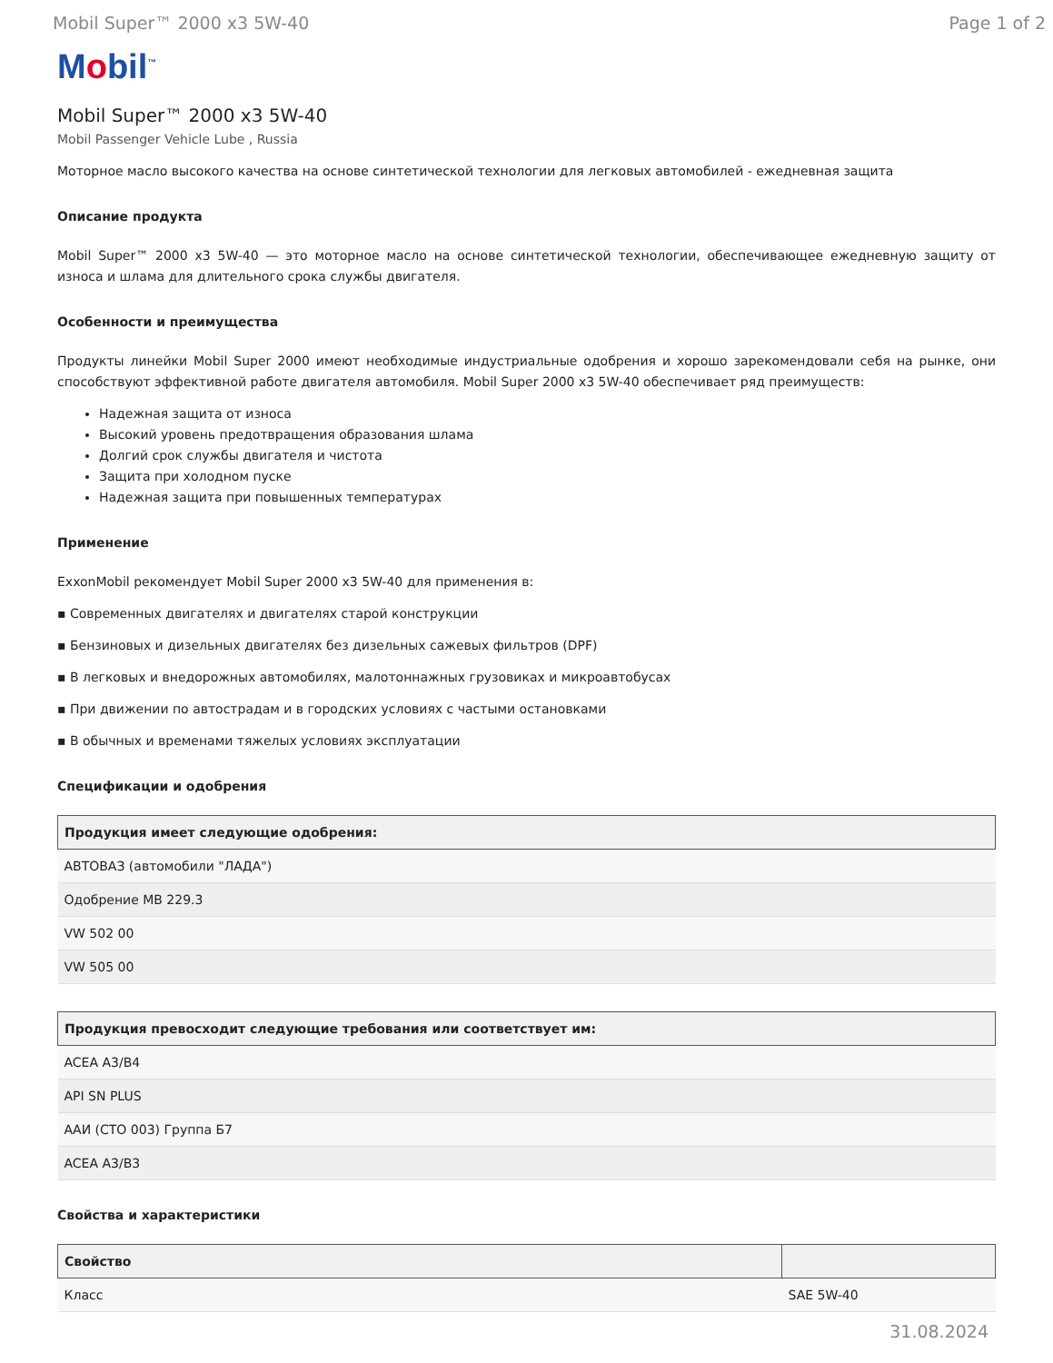Mobil Super™ 2000 x3 5W-40 Page 1 of 2
Mobil<sup>™</sup>
Mobil Super™ 2000 x3 5W-40
Mobil Passenger Vehicle Lube , Russia
Моторное масло высокого качества на основе синтетической технологии для легковых автомобилей - ежедневная защита
Описание продукта
Mobil Super™ 2000 x3 5W-40 — это моторное масло на основе синтетической технологии, обеспечивающее ежедневную защиту от износа и шлама для длительного срока службы двигателя.
Особенности и преимущества
Продукты линейки Mobil Super 2000 имеют необходимые индустриальные одобрения и хорошо зарекомендовали себя на рынке, они способствуют эффективной работе двигателя автомобиля. Mobil Super 2000 x3 5W-40 обеспечивает ряд преимуществ:
Надежная защита от износа
Высокий уровень предотвращения образования шлама
Долгий срок службы двигателя и чистота
Защита при холодном пуске
Надежная защита при повышенных температурах
Применение
ExxonMobil рекомендует Mobil Super 2000 x3 5W-40 для применения в:
▪ Современных двигателях и двигателях старой конструкции
▪ Бензиновых и дизельных двигателях без дизельных сажевых фильтров (DPF)
▪ В легковых и внедорожных автомобилях, малотоннажных грузовиках и микроавтобусах
▪ При движении по автострадам и в городских условиях с частыми остановками
▪ В обычных и временами тяжелых условиях эксплуатации
Спецификации и одобрения
| Продукция имеет следующие одобрения: |
| --- |
| АВТОВАЗ (автомобили "ЛАДА") |
| Одобрение MB 229.3 |
| VW 502 00 |
| VW 505 00 |
| Продукция превосходит следующие требования или соответствует им: |
| --- |
| ACEA A3/B4 |
| API SN PLUS |
| ААИ (СТО 003) Группа Б7 |
| ACEA A3/B3 |
Свойства и характеристики
| Свойство | |
| --- | --- |
| Класс | SAE 5W-40 |
31.08.2024